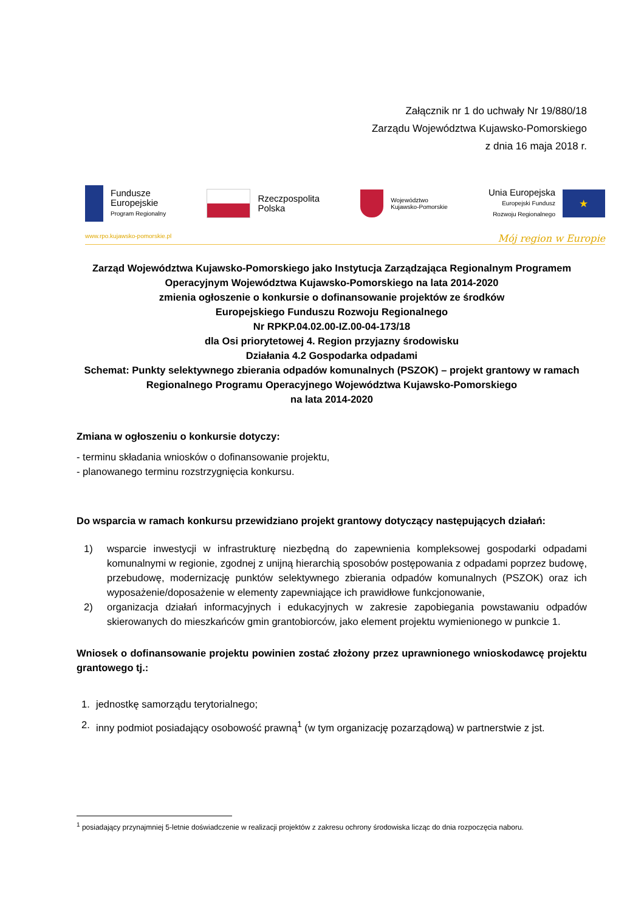Załącznik nr 1 do uchwały Nr 19/880/18
Zarządu Województwa Kujawsko-Pomorskiego
z dnia 16 maja 2018 r.
Fundusze
Europejskie
Program Regionalny
Rzeczpospolita
Polska
Województwo
Kujawsko-Pomorskie
Unia Europejska
Europejski Fundusz
Rozwoju Regionalnego
★
www.rpo.kujawsko-pomorskie.pl Mój region w Europie
Zarząd Województwa Kujawsko-Pomorskiego jako Instytucja Zarządzająca Regionalnym Programem Operacyjnym Województwa Kujawsko-Pomorskiego na lata 2014-2020
zmienia ogłoszenie o konkursie o dofinansowanie projektów ze środków
Europejskiego Funduszu Rozwoju Regionalnego
Nr RPKP.04.02.00-IZ.00-04-173/18
dla Osi priorytetowej 4. Region przyjazny środowisku
Działania 4.2 Gospodarka odpadami
Schemat: Punkty selektywnego zbierania odpadów komunalnych (PSZOK) – projekt grantowy w ramach Regionalnego Programu Operacyjnego Województwa Kujawsko-Pomorskiego
na lata 2014-2020
Zmiana w ogłoszeniu o konkursie dotyczy:
- terminu składania wniosków o dofinansowanie projektu,
- planowanego terminu rozstrzygnięcia konkursu.
Do wsparcia w ramach konkursu przewidziano projekt grantowy dotyczący następujących działań:
1) wsparcie inwestycji w infrastrukturę niezbędną do zapewnienia kompleksowej gospodarki odpadami komunalnymi w regionie, zgodnej z unijną hierarchią sposobów postępowania z odpadami poprzez budowę, przebudowę, modernizację punktów selektywnego zbierania odpadów komunalnych (PSZOK) oraz ich wyposażenie/doposażenie w elementy zapewniające ich prawidłowe funkcjonowanie,
2) organizacja działań informacyjnych i edukacyjnych w zakresie zapobiegania powstawaniu odpadów skierowanych do mieszkańców gmin grantobiorców, jako element projektu wymienionego w punkcie 1.
Wniosek o dofinansowanie projektu powinien zostać złożony przez uprawnionego wnioskodawcę projektu grantowego tj.:
1. jednostkę samorządu terytorialnego;
2. inny podmiot posiadający osobowość prawną<sup>1</sup> (w tym organizację pozarządową) w partnerstwie z jst.
<sup>1</sup> posiadający przynajmniej 5-letnie doświadczenie w realizacji projektów z zakresu ochrony środowiska licząc do dnia rozpoczęcia naboru.